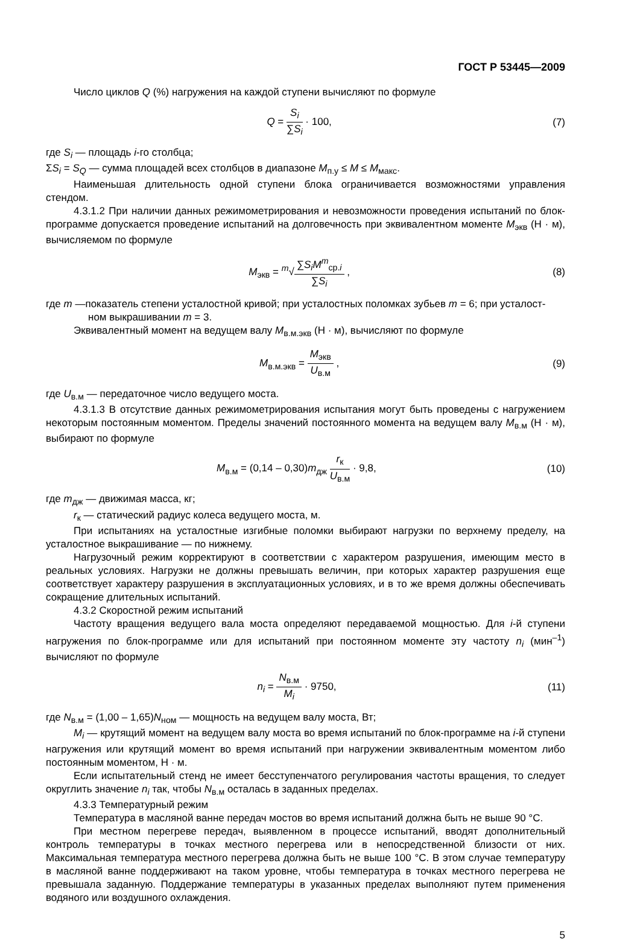ГОСТ Р 53445—2009
Число циклов Q (%) нагружения на каждой ступени вычисляют по формуле
Q = S<sub>i</sub> ∑S<sub>i</sub> · 100, (7)
где S<sub>i</sub> — площадь i-го столбца;
ΣS<sub>i</sub> = S<sub>Q</sub> — сумма площадей всех столбцов в диапазоне M<sub>п.у</sub> ≤ M ≤ M<sub>макс</sub>.
Наименьшая длительность одной ступени блока ограничивается возможностями управления стендом.
4.3.1.2 При наличии данных режимометрирования и невозможности проведения испытаний по блок-программе допускается проведение испытаний на долговечность при эквивалентном моменте M<sub>экв</sub> (Н · м), вычисляемом по формуле
M<sub>экв</sub> = <sup>m</sup>√∑S<sub>i</sub>M<sup>m</sup><sub>ср.i</sub> ∑S<sub>i</sub> , (8)
где m —показатель степени усталостной кривой; при усталостных поломках зубьев m = 6; при усталост-
ном выкрашивании m = 3.
Эквивалентный момент на ведущем валу M<sub>в.м.экв</sub> (Н · м), вычисляют по формуле
M<sub>в.м.экв</sub> = M<sub>экв</sub> U<sub>в.м</sub> , (9)
где U<sub>в.м</sub> — передаточное число ведущего моста.
4.3.1.3 В отсутствие данных режимометрирования испытания могут быть проведены с нагружением некоторым постоянным моментом. Пределы значений постоянного момента на ведущем валу M<sub>в.м</sub> (Н · м), выбирают по формуле
M<sub>в.м</sub> = (0,14 – 0,30)m<sub>дж</sub> r<sub>к</sub> U<sub>в.м</sub> · 9,8,
(10)
где m<sub>дж</sub> — движимая масса, кг;
r<sub>к</sub> — статический радиус колеса ведущего моста, м.
При испытаниях на усталостные изгибные поломки выбирают нагрузки по верхнему пределу, на усталостное выкрашивание — по нижнему.
Нагрузочный режим корректируют в соответствии с характером разрушения, имеющим место в реальных условиях. Нагрузки не должны превышать величин, при которых характер разрушения еще соответствует характеру разрушения в эксплуатационных условиях, и в то же время должны обеспечивать сокращение длительных испытаний.
4.3.2 Скоростной режим испытаний
Частоту вращения ведущего вала моста определяют передаваемой мощностью. Для i-й ступени нагружения по блок-программе или для испытаний при постоянном моменте эту частоту n<sub>i</sub> (мин<sup>–1</sup>) вычисляют по формуле
n<sub>i</sub> = N<sub>в.м</sub> M<sub>i</sub> · 9750, (11)
где N<sub>в.м</sub> = (1,00 – 1,65)N<sub>ном</sub> — мощность на ведущем валу моста, Вт;
M<sub>i</sub> — крутящий момент на ведущем валу моста во время испытаний по блок-программе на i-й ступени нагружения или крутящий момент во время испытаний при нагружении эквивалентным моментом либо постоянным моментом, Н · м.
Если испытательный стенд не имеет бесступенчатого регулирования частоты вращения, то следует округлить значение n<sub>i</sub> так, чтобы N<sub>в.м</sub> осталась в заданных пределах.
4.3.3 Температурный режим
Температура в масляной ванне передач мостов во время испытаний должна быть не выше 90 °С.
При местном перегреве передач, выявленном в процессе испытаний, вводят дополнительный контроль температуры в точках местного перегрева или в непосредственной близости от них. Максимальная температура местного перегрева должна быть не выше 100 °С. В этом случае температуру в масляной ванне поддерживают на таком уровне, чтобы температура в точках местного перегрева не превышала заданную. Поддержание температуры в указанных пределах выполняют путем применения водяного или воздушного охлаждения.
5